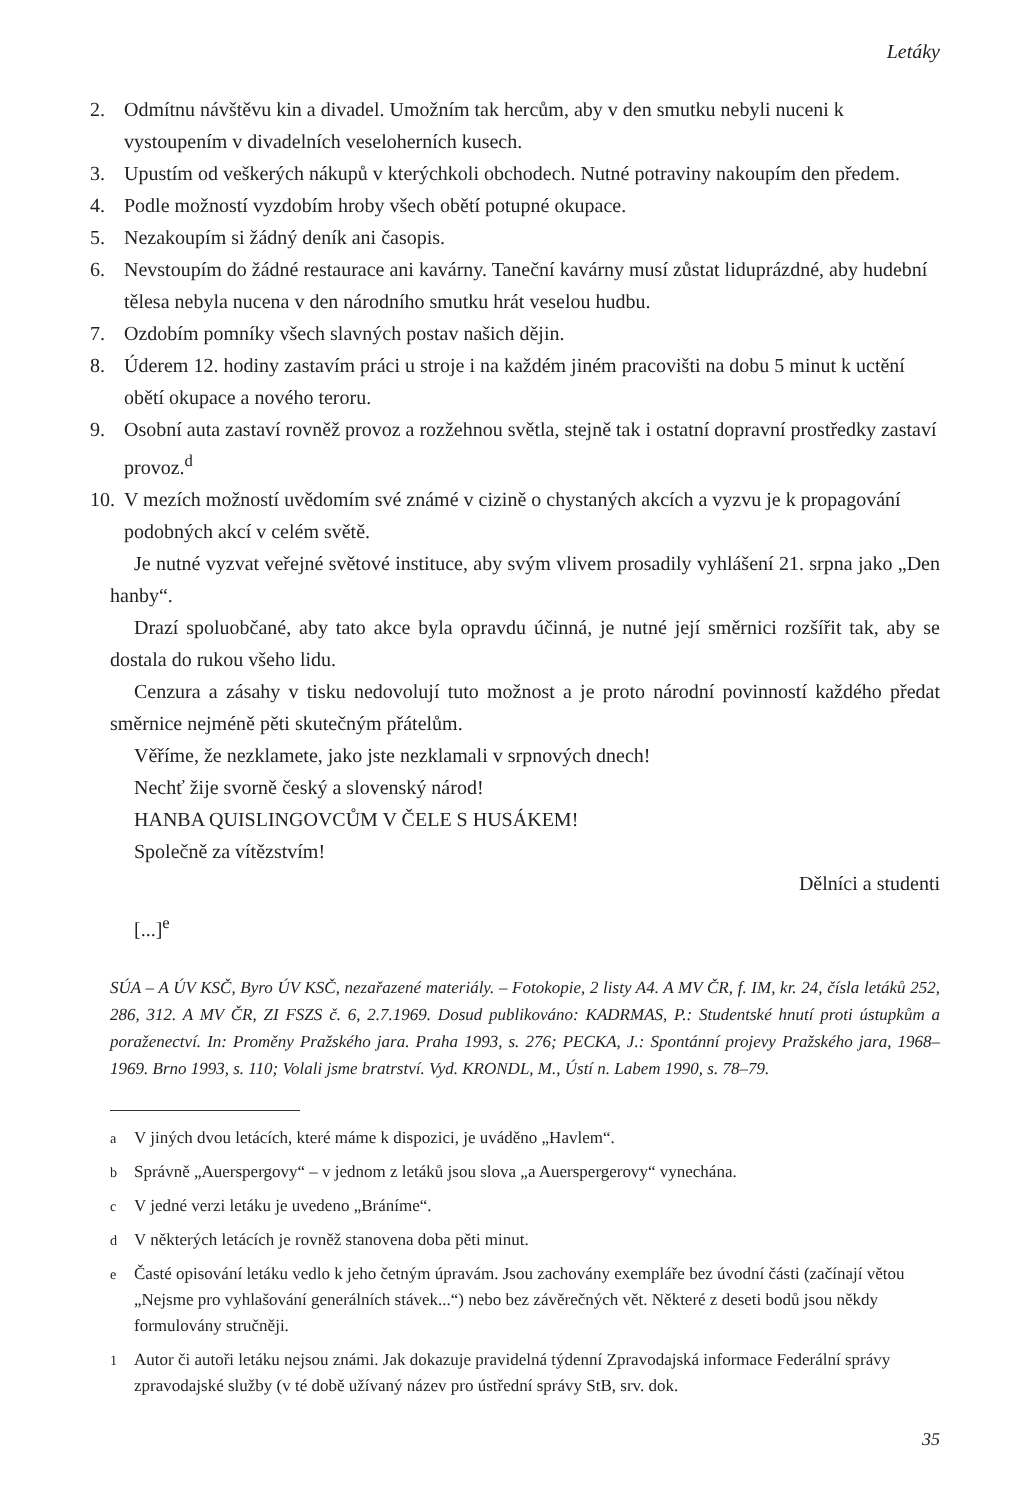Letáky
2. Odmítnu návštěvu kin a divadel. Umožním tak hercům, aby v den smutku nebyli nuceni k vystoupením v divadelních veseloherních kusech.
3. Upustím od veškerých nákupů v kterýchkoli obchodech. Nutné potraviny nakoupím den předem.
4. Podle možností vyzdobím hroby všech obětí potupné okupace.
5. Nezakoupím si žádný deník ani časopis.
6. Nevstoupím do žádné restaurace ani kavárny. Taneční kavárny musí zůstat liduprázdné, aby hudební tělesa nebyla nucena v den národního smutku hrát veselou hudbu.
7. Ozdobím pomníky všech slavných postav našich dějin.
8. Úderem 12. hodiny zastavím práci u stroje i na každém jiném pracovišti na dobu 5 minut k uctění obětí okupace a nového teroru.
9. Osobní auta zastaví rovněž provoz a rozžehnou světla, stejně tak i ostatní dopravní prostředky zastaví provoz.<sup>d</sup>
10. V mezích možností uvědomím své známé v cizině o chystaných akcích a vyzvu je k propagování podobných akcí v celém světě.
Je nutné vyzvat veřejné světové instituce, aby svým vlivem prosadily vyhlášení 21. srpna jako „Den hanby“.
Drazí spoluobčané, aby tato akce byla opravdu účinná, je nutné její směrnici rozšířit tak, aby se dostala do rukou všeho lidu.
Cenzura a zásahy v tisku nedovolují tuto možnost a je proto národní povinností každého předat směrnice nejméně pěti skutečným přátelům.
Věříme, že nezklamete, jako jste nezklamali v srpnových dnech!
Nechť žije svorně český a slovenský národ!
HANBA QUISLINGOVCŮM V ČELE S HUSÁKEM!
Společně za vítězstvím!
Dělníci a studenti
[...]<sup>e</sup>
SÚA – A ÚV KSČ, Byro ÚV KSČ, nezařazené materiály. – Fotokopie, 2 listy A4. A MV ČR, f. IM, kr. 24, čísla letáků 252, 286, 312. A MV ČR, ZI FSZS č. 6, 2.7.1969. Dosud publikováno: KADRMAS, P.: Studentské hnutí proti ústupkům a poraženectví. In: Proměny Pražského jara. Praha 1993, s. 276; PECKA, J.: Spontánní projevy Pražského jara, 1968–1969. Brno 1993, s. 110; Volali jsme bratrství. Vyd. KRONDL, M., Ústí n. Labem 1990, s. 78–79.
<sup>a</sup> V jiných dvou letácích, které máme k dispozici, je uváděno „Havlem“.
<sup>b</sup> Správně „Auerspergovy“ – v jednom z letáků jsou slova „a Auerspergerovy“ vynechána.
<sup>c</sup> V jedné verzi letáku je uvedeno „Bráníme“.
<sup>d</sup> V některých letácích je rovněž stanovena doba pěti minut.
<sup>e</sup> Časté opisování letáku vedlo k jeho četným úpravám. Jsou zachovány exempláře bez úvodní části (začínají větou „Nejsme pro vyhlašování generálních stávek...“) nebo bez závěrečných vět. Některé z deseti bodů jsou někdy formulovány stručněji.
<sup>1</sup> Autor či autoři letáku nejsou známi. Jak dokazuje pravidelná týdenní Zpravodajská informace Federální správy zpravodajské služby (v té době užívaný název pro ústřední správy StB, srv. dok.
35